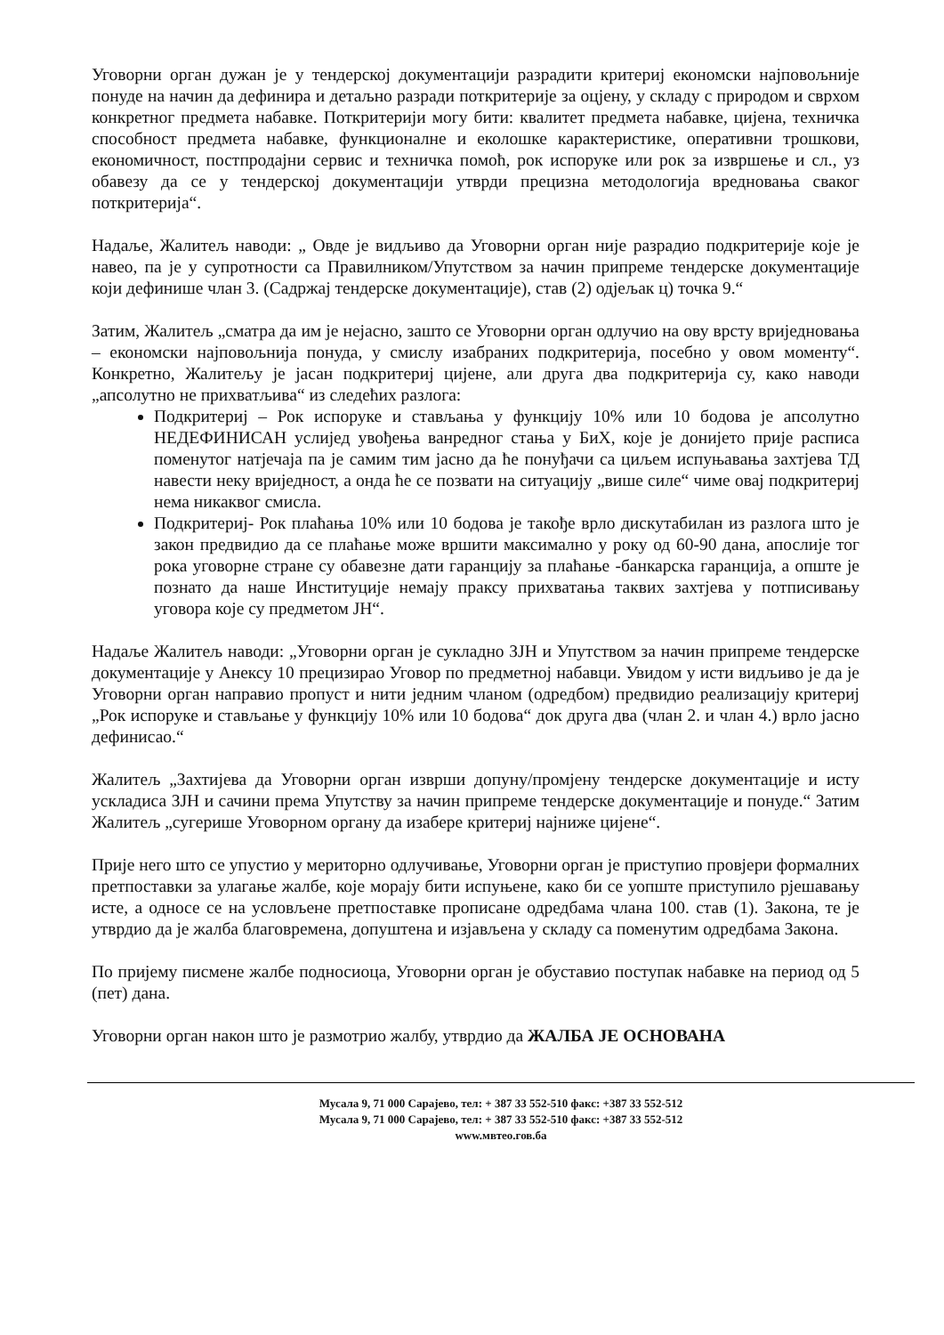Уговорни орган дужан је у тендерској документацији разрадити критериј економски најповољније понуде на начин да дефинира и детаљно разради поткритерије за оцјену, у складу с природом и сврхом конкретног предмета набавке. Поткритерији могу бити: квалитет предмета набавке, цијена, техничка способност предмета набавке, функционалне и еколошке карактеристике, оперативни трошкови, економичност, постпродајни сервис и техничка помоћ, рок испоруке или рок за извршење и сл., уз обавезу да се у тендерској документацији утврди прецизна методологија вредновања сваког поткритерија“.
Надаље, Жалитељ наводи: „ Овде је видљиво да Уговорни орган није разрадио подкритерије које је навео, па је у супротности са Правилником/Упутством за начин припреме тендерске документације који дефинише члан 3. (Садржај тендерске документације), став (2) одјељак ц) точка 9.“
Затим, Жалитељ „сматра да им је нејасно, зашто се Уговорни орган одлучио на ову врсту вриједновања – економски најповољнија понуда, у смислу изабраних подкритерија, посебно у овом моменту“. Конкретно, Жалитељу је јасан подкритериј цијене, али друга два подкритерија су, како наводи „апсолутно не прихватљива“ из следећих разлога:
Подкритериј – Рок испоруке и стављања у функцију 10% или 10 бодова је апсолутно НЕДЕФИНИСАН услијед увођења ванредног стања у БиХ, које је донијето прије расписа поменутог натјечаја па је самим тим јасно да ће понуђачи са циљем испуњавања захтјева ТД навести неку вриједност, а онда ће се позвати на ситуацију „више силе“ чиме овај подкритериј нема никаквог смисла.
Подкритериј- Рок плаћања 10% или 10 бодова је такође врло дискутабилан из разлога што је закон предвидио да се плаћање може вршити максимално у року од 60-90 дана, апослије тог рока уговорне стране су обавезне дати гаранцију за плаћање -банкарска гаранција, а опште је познато да наше Институције немају праксу прихватања таквих захтјева у потписивању уговора које су предметом ЈН“.
Надаље Жалитељ наводи: „Уговорни орган је сукладно ЗЈН и Упутством за начин припреме тендерске документације у Анексу 10 прецизирао Уговор по предметној набавци. Увидом у исти видљиво је да је Уговорни орган направио пропуст и нити једним чланом (одредбом) предвидио реализацију критериј „Рок испоруке и стављање у функцију 10% или 10 бодова“ док друга два (члан 2. и члан 4.) врло јасно дефинисао.“
Жалитељ „Захтијева да Уговорни орган изврши допуну/промјену тендерске документације и исту ускладиса ЗЈН и сачини према Упутству за начин припреме тендерске документације и понуде.“ Затим Жалитељ „сугерише Уговорном органу да изабере критериј најниже цијене“.
Прије него што се упустио у мериторно одлучивање, Уговорни орган је приступио провјери формалних претпоставки за улагање жалбе, које морају бити испуњене, како би се уопште приступило рјешавању исте, а односе се на условљене претпоставке прописане одредбама члана 100. став (1). Закона, те је утврдио да је жалба благовремена, допуштена и изјављена у складу са поменутим одредбама Закона.
По пријему писмене жалбе подносиоца, Уговорни орган је обуставио поступак набавке на период од 5 (пет) дана.
Уговорни орган након што је размотрио жалбу, утврдио да ЖАЛБА ЈЕ ОСНОВАНА
Мусала 9, 71 000 Сарајево, тел: + 387 33 552-510 факс: +387 33 552-512
Мусала 9, 71 000 Сарајево, тел: + 387 33 552-510 факс: +387 33 552-512
www.мвтео.гов.ба